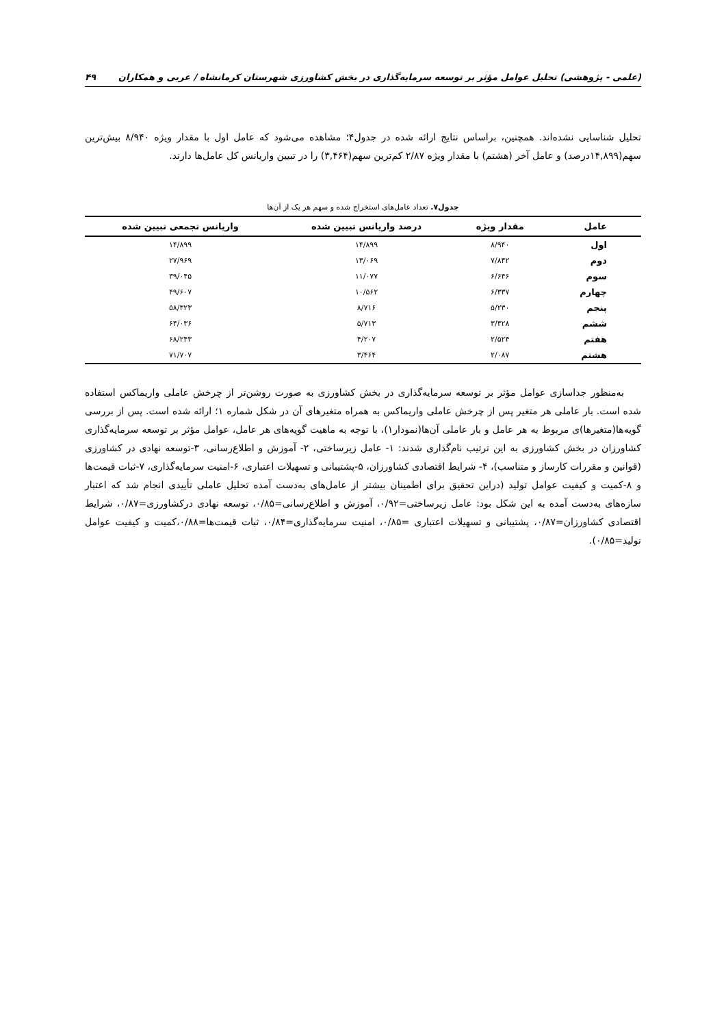(علمی - پژوهشی) تحلیل عوامل مؤثر بر توسعه سرمایه‌گذاری در بخش کشاورزی شهرستان کرمانشاه / عربی و همکاران ۴۹
تحلیل شناسایی نشده‌اند. همچنین، براساس نتایج ارائه شده در جدول۴؛ مشاهده می‌شود که عامل اول با مقدار ویژه ۸/۹۴۰ بیش‌ترین سهم(۱۴,۸۹۹درصد) و عامل آخر (هشتم) با مقدار ویژه ۲/۸۷ کم‌ترین سهم(۳,۴۶۴) را در تبیین واریانس کل عامل‌ها دارند.
جدول۷. تعداد عامل‌های استخراج شده و سهم هر یک از آن‌ها
| عامل | مقدار ویژه | درصد واریانس تبیین شده | واریانس تجمعی تبیین شده |
| --- | --- | --- | --- |
| اول | ۸/۹۴۰ | ۱۴/۸۹۹ | ۱۴/۸۹۹ |
| دوم | ۷/۸۴۲ | ۱۳/۰۶۹ | ۲۷/۹۶۹ |
| سوم | ۶/۶۴۶ | ۱۱/۰۷۷ | ۳۹/۰۴۵ |
| چهارم | ۶/۳۳۷ | ۱۰/۵۶۲ | ۴۹/۶۰۷ |
| پنجم | ۵/۲۳۰ | ۸/۷۱۶ | ۵۸/۳۲۳ |
| ششم | ۳/۴۲۸ | ۵/۷۱۳ | ۶۴/۰۳۶ |
| هفتم | ۲/۵۲۴ | ۴/۲۰۷ | ۶۸/۲۴۳ |
| هشتم | ۲/۰۸۷ | ۳/۴۶۴ | ۷۱/۷۰۷ |
به‌منظور جداسازی عوامل مؤثر بر توسعه سرمایه‌گذاری در بخش کشاورزی به صورت روشن‌تر از چرخش عاملی واریماکس استفاده شده است. بار عاملی هر متغیر پس از چرخش عاملی واریماکس به همراه متغیرهای آن در شکل شماره ۱؛ ارائه شده است. پس از بررسی گویه‌ها(متغیرها)ی مربوط به هر عامل و بار عاملی آن‌ها(نمودار۱)، با توجه به ماهیت گویه‌های هر عامل، عوامل مؤثر بر توسعه سرمایه‌گذاری کشاورزان در بخش کشاورزی به این ترتیب نام‌گذاری شدند: ۱- عامل زیرساختی، ۲- آموزش و اطلاع‌رسانی، ۳-توسعه نهادی در کشاورزی (قوانین و مقررات کارساز و متناسب)، ۴- شرایط اقتصادی کشاورزان، ۵-پشتیبانی و تسهیلات اعتباری، ۶-امنیت سرمایه‌گذاری، ۷-ثبات قیمت‌ها و ۸-کمیت و کیفیت عوامل تولید (دراین تحقیق برای اطمینان بیشتر از عامل‌های به‌دست آمده تحلیل عاملی تأییدی انجام شد که اعتبار سازه‌های به‌دست آمده به این شکل بود: عامل زیرساختی=۰/۹۲، آموزش و اطلاع‌رسانی=۰/۸۵، توسعه نهادی درکشاورزی=۰/۸۷، شرایط اقتصادی کشاورزان=۰/۸۷، پشتیبانی و تسهیلات اعتباری =۰/۸۵، امنیت سرمایه‌گذاری=۰/۸۴، ثبات قیمت‌ها=۰/۸۸،کمیت و کیفیت عوامل تولید=۰/۸۵).